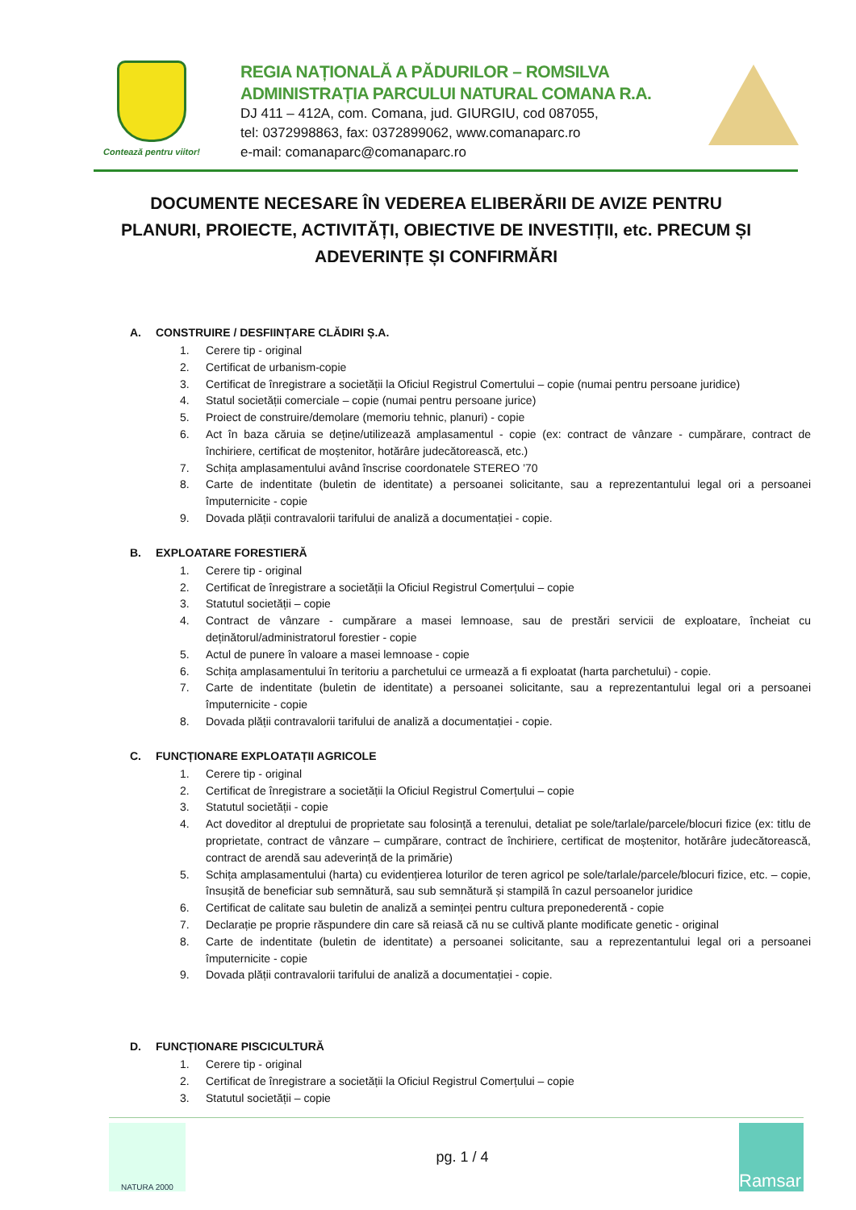Contează pentru viitor!
REGIA NAȚIONALĂ A PĂDURILOR – ROMSILVA
ADMINISTRAȚIA PARCULUI NATURAL COMANA R.A.
DJ 411 – 412A, com. Comana, jud. GIURGIU, cod 087055,
tel: 0372998863, fax: 0372899062, www.comanaparc.ro
e-mail: comanaparc@comanaparc.ro
DOCUMENTE NECESARE ÎN VEDEREA ELIBERĂRII DE AVIZE PENTRU PLANURI, PROIECTE, ACTIVITĂȚI, OBIECTIVE DE INVESTIȚII, etc. PRECUM ȘI ADEVERINȚE ȘI CONFIRMĂRI
A. CONSTRUIRE / DESFIINȚARE CLĂDIRI Ș.A.
1. Cerere tip - original
2. Certificat de urbanism-copie
3. Certificat de înregistrare a societății la Oficiul Registrul Comertului – copie (numai pentru persoane juridice)
4. Statul societății comerciale – copie (numai pentru persoane jurice)
5. Proiect de construire/demolare (memoriu tehnic, planuri) - copie
6. Act în baza căruia se deține/utilizează amplasamentul - copie (ex: contract de vânzare - cumpărare, contract de închiriere, certificat de moștenitor, hotărâre judecătorească, etc.)
7. Schița amplasamentului având înscrise coordonatele STEREO ’70
8. Carte de indentitate (buletin de identitate) a persoanei solicitante, sau a reprezentantului legal ori a persoanei împuternicite - copie
9. Dovada plății contravalorii tarifului de analiză a documentației - copie.
B. EXPLOATARE FORESTIERĂ
1. Cerere tip - original
2. Certificat de înregistrare a societății la Oficiul Registrul Comerțului – copie
3. Statutul societății – copie
4. Contract de vânzare - cumpărare a masei lemnoase, sau de prestări servicii de exploatare, încheiat cu deținătorul/administratorul forestier - copie
5. Actul de punere în valoare a masei lemnoase - copie
6. Schița amplasamentului în teritoriu a parchetului ce urmează a fi exploatat (harta parchetului) - copie.
7. Carte de indentitate (buletin de identitate) a persoanei solicitante, sau a reprezentantului legal ori a persoanei împuternicite - copie
8. Dovada plății contravalorii tarifului de analiză a documentației - copie.
C. FUNCȚIONARE EXPLOATAȚII AGRICOLE
1. Cerere tip - original
2. Certificat de înregistrare a societății la Oficiul Registrul Comerțului – copie
3. Statutul societății - copie
4. Act doveditor al dreptului de proprietate sau folosință a terenului, detaliat pe sole/tarlale/parcele/blocuri fizice (ex: titlu de proprietate, contract de vânzare – cumpărare, contract de închiriere, certificat de moștenitor, hotărâre judecătorească, contract de arendă sau adeverință de la primărie)
5. Schița amplasamentului (harta) cu evidențierea loturilor de teren agricol pe sole/tarlale/parcele/blocuri fizice, etc. – copie, însușită de beneficiar sub semnătură, sau sub semnătură și stampilă în cazul persoanelor juridice
6. Certificat de calitate sau buletin de analiză a seminței pentru cultura preponederentă - copie
7. Declarație pe proprie răspundere din care să reiasă că nu se cultivă plante modificate genetic - original
8. Carte de indentitate (buletin de identitate) a persoanei solicitante, sau a reprezentantului legal ori a persoanei împuternicite - copie
9. Dovada plății contravalorii tarifului de analiză a documentației - copie.
D. FUNCȚIONARE PISCICULTURĂ
1. Cerere tip - original
2. Certificat de înregistrare a societății la Oficiul Registrul Comerțului – copie
3. Statutul societății – copie
NATURA 2000
pg. 1 / 4
Ramsar